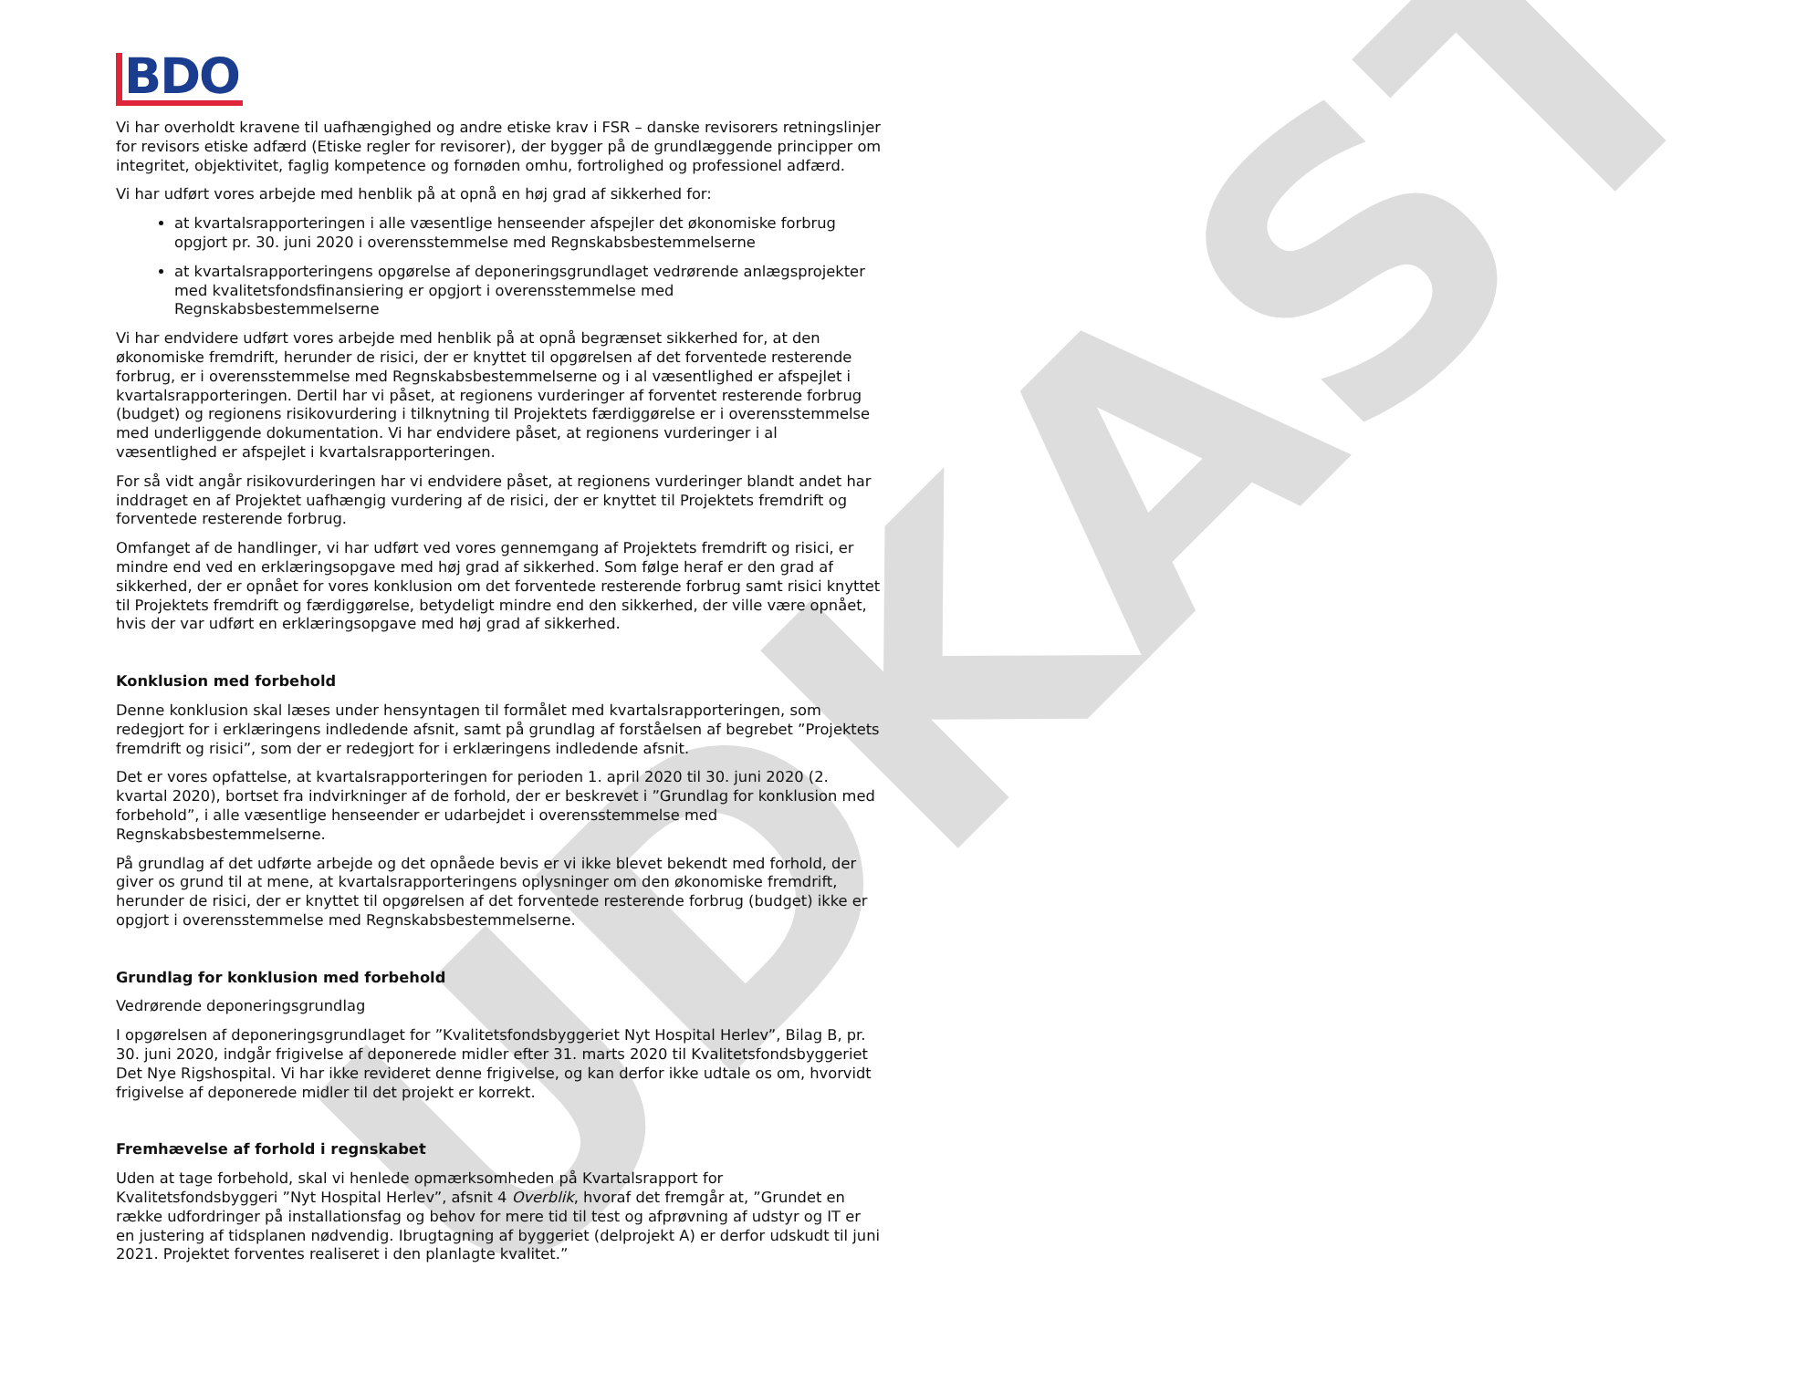UDKAST
BDO
Vi har overholdt kravene til uafhængighed og andre etiske krav i FSR – danske revisorers retningslinjer for revisors etiske adfærd (Etiske regler for revisorer), der bygger på de grundlæggende principper om integritet, objektivitet, faglig kompetence og fornøden omhu, fortrolighed og professionel adfærd.
Vi har udført vores arbejde med henblik på at opnå en høj grad af sikkerhed for:
at kvartalsrapporteringen i alle væsentlige henseender afspejler det økonomiske forbrug opgjort pr. 30. juni 2020 i overensstemmelse med Regnskabsbestemmelserne
at kvartalsrapporteringens opgørelse af deponeringsgrundlaget vedrørende anlægsprojekter med kvalitetsfondsfinansiering er opgjort i overensstemmelse med Regnskabsbestemmelserne
Vi har endvidere udført vores arbejde med henblik på at opnå begrænset sikkerhed for, at den økonomiske fremdrift, herunder de risici, der er knyttet til opgørelsen af det forventede resterende forbrug, er i overensstemmelse med Regnskabsbestemmelserne og i al væsentlighed er afspejlet i kvartalsrapporteringen. Dertil har vi påset, at regionens vurderinger af forventet resterende forbrug (budget) og regionens risikovurdering i tilknytning til Projektets færdiggørelse er i overensstemmelse med underliggende dokumentation. Vi har endvidere påset, at regionens vurderinger i al væsentlighed er afspejlet i kvartalsrapporteringen.
For så vidt angår risikovurderingen har vi endvidere påset, at regionens vurderinger blandt andet har inddraget en af Projektet uafhængig vurdering af de risici, der er knyttet til Projektets fremdrift og forventede resterende forbrug.
Omfanget af de handlinger, vi har udført ved vores gennemgang af Projektets fremdrift og risici, er mindre end ved en erklæringsopgave med høj grad af sikkerhed. Som følge heraf er den grad af sikkerhed, der er opnået for vores konklusion om det forventede resterende forbrug samt risici knyttet til Projektets fremdrift og færdiggørelse, betydeligt mindre end den sikkerhed, der ville være opnået, hvis der var udført en erklæringsopgave med høj grad af sikkerhed.
Konklusion med forbehold
Denne konklusion skal læses under hensyntagen til formålet med kvartalsrapporteringen, som redegjort for i erklæringens indledende afsnit, samt på grundlag af forståelsen af begrebet ”Projektets fremdrift og risici”, som der er redegjort for i erklæringens indledende afsnit.
Det er vores opfattelse, at kvartalsrapporteringen for perioden 1. april 2020 til 30. juni 2020 (2. kvartal 2020), bortset fra indvirkninger af de forhold, der er beskrevet i ”Grundlag for konklusion med forbehold”, i alle væsentlige henseender er udarbejdet i overensstemmelse med Regnskabsbestemmelserne.
På grundlag af det udførte arbejde og det opnåede bevis er vi ikke blevet bekendt med forhold, der giver os grund til at mene, at kvartalsrapporteringens oplysninger om den økonomiske fremdrift, herunder de risici, der er knyttet til opgørelsen af det forventede resterende forbrug (budget) ikke er opgjort i overensstemmelse med Regnskabsbestemmelserne.
Grundlag for konklusion med forbehold
Vedrørende deponeringsgrundlag
I opgørelsen af deponeringsgrundlaget for ”Kvalitetsfondsbyggeriet Nyt Hospital Herlev”, Bilag B, pr. 30. juni 2020, indgår frigivelse af deponerede midler efter 31. marts 2020 til Kvalitetsfondsbyggeriet Det Nye Rigshospital. Vi har ikke revideret denne frigivelse, og kan derfor ikke udtale os om, hvorvidt frigivelse af deponerede midler til det projekt er korrekt.
Fremhævelse af forhold i regnskabet
Uden at tage forbehold, skal vi henlede opmærksomheden på Kvartalsrapport for Kvalitetsfondsbyggeri ”Nyt Hospital Herlev”, afsnit 4 Overblik, hvoraf det fremgår at, ”Grundet en række udfordringer på installationsfag og behov for mere tid til test og afprøvning af udstyr og IT er en justering af tidsplanen nødvendig. Ibrugtagning af byggeriet (delprojekt A) er derfor udskudt til juni 2021. Projektet forventes realiseret i den planlagte kvalitet.”